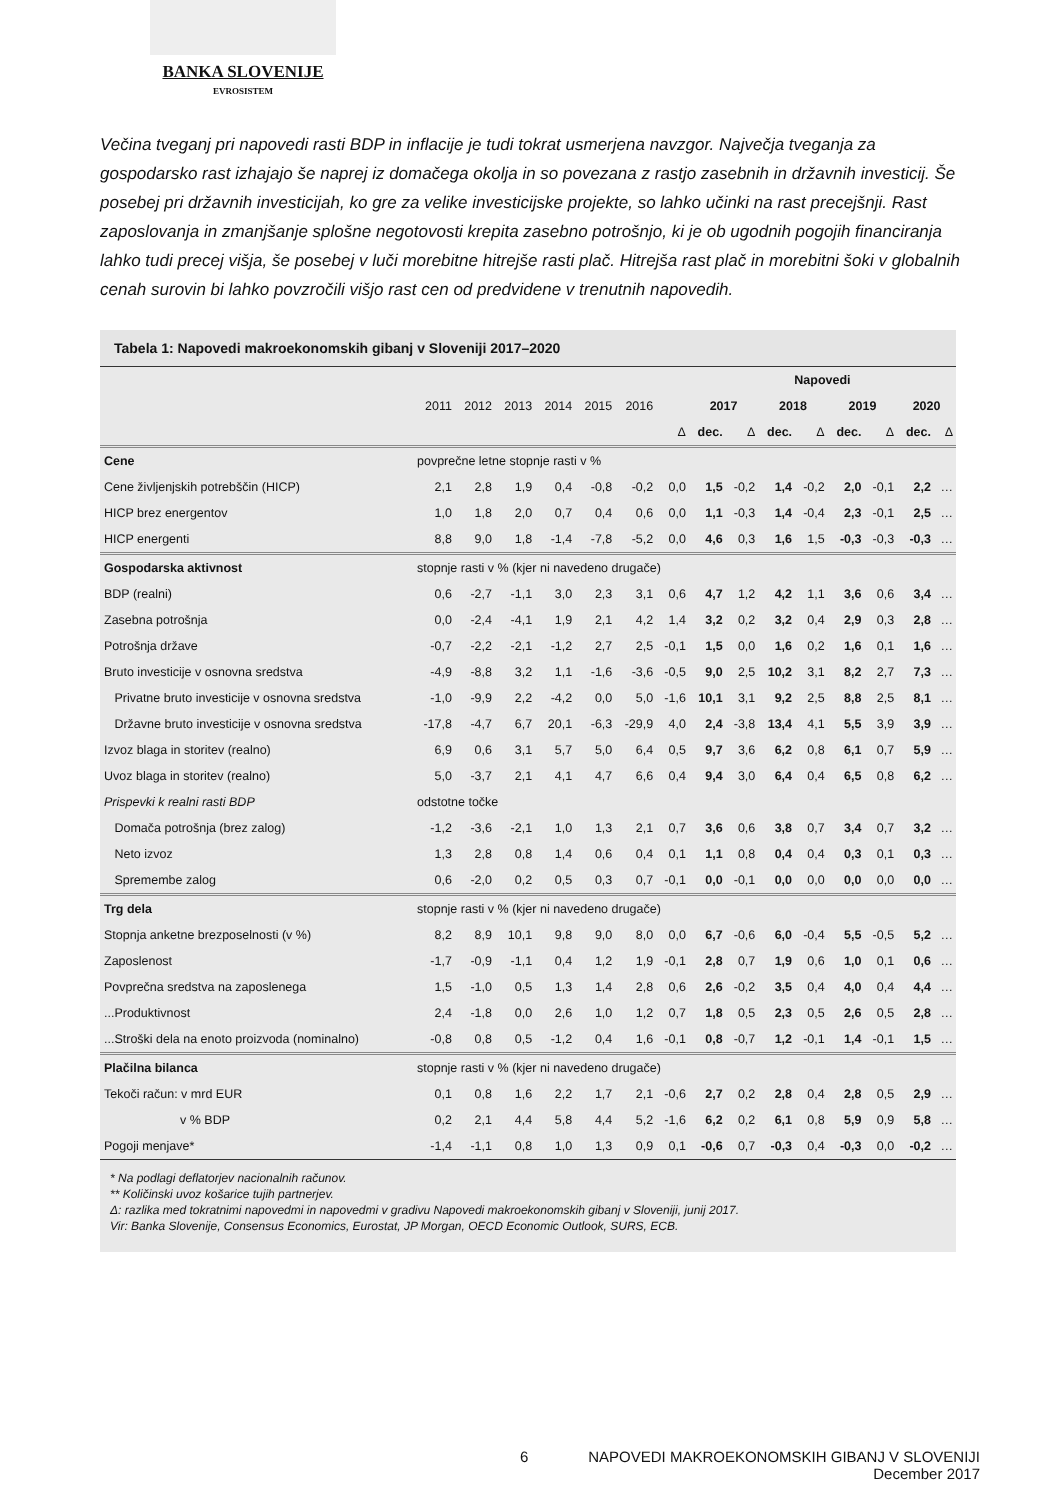BANKA SLOVENIJE
EVROSISTEM
Večina tveganj pri napovedi rasti BDP in inflacije je tudi tokrat usmerjena navzgor. Največja tveganja za gospodarsko rast izhajajo še naprej iz domačega okolja in so povezana z rastjo zasebnih in državnih investicij. Še posebej pri državnih investicijah, ko gre za velike investicijske projekte, so lahko učinki na rast precejšnji. Rast zaposlovanja in zmanjšanje splošne negotovosti krepita zasebno potrošnjo, ki je ob ugodnih pogojih financiranja lahko tudi precej višja, še posebej v luči morebitne hitrejše rasti plač. Hitrejša rast plač in morebitni šoki v globalnih cenah surovin bi lahko povzročili višjo rast cen od predvidene v trenutnih napovedih.
Tabela 1: Napovedi makroekonomskih gibanj v Sloveniji 2017–2020
| | | | | | | | | Napovedi | | | | | | | |
| --- | --- | --- | --- | --- | --- | --- | --- | --- | --- | --- | --- | --- | --- | --- | --- |
| | 2011 | 2012 | 2013 | 2014 | 2015 | 2016 | | 2017 | | 2018 | | 2019 | | 2020 | |
| | | | | | | | Δ | dec. | Δ | dec. | Δ | dec. | Δ | dec. | Δ |
| Cene | povprečne letne stopnje rasti v % | | | | | | | | | | | | | | |
| Cene življenjskih potrebščin (HICP) | 2,1 | 2,8 | 1,9 | 0,4 | -0,8 | -0,2 | 0,0 | 1,5 | -0,2 | 1,4 | -0,2 | 2,0 | -0,1 | 2,2 | … |
| HICP brez energentov | 1,0 | 1,8 | 2,0 | 0,7 | 0,4 | 0,6 | 0,0 | 1,1 | -0,3 | 1,4 | -0,4 | 2,3 | -0,1 | 2,5 | … |
| HICP energenti | 8,8 | 9,0 | 1,8 | -1,4 | -7,8 | -5,2 | 0,0 | 4,6 | 0,3 | 1,6 | 1,5 | -0,3 | -0,3 | -0,3 | … |
| Gospodarska aktivnost | stopnje rasti v % (kjer ni navedeno drugače) | | | | | | | | | | | | | | |
| BDP (realni) | 0,6 | -2,7 | -1,1 | 3,0 | 2,3 | 3,1 | 0,6 | 4,7 | 1,2 | 4,2 | 1,1 | 3,6 | 0,6 | 3,4 | … |
| Zasebna potrošnja | 0,0 | -2,4 | -4,1 | 1,9 | 2,1 | 4,2 | 1,4 | 3,2 | 0,2 | 3,2 | 0,4 | 2,9 | 0,3 | 2,8 | … |
| Potrošnja države | -0,7 | -2,2 | -2,1 | -1,2 | 2,7 | 2,5 | -0,1 | 1,5 | 0,0 | 1,6 | 0,2 | 1,6 | 0,1 | 1,6 | … |
| Bruto investicije v osnovna sredstva | -4,9 | -8,8 | 3,2 | 1,1 | -1,6 | -3,6 | -0,5 | 9,0 | 2,5 | 10,2 | 3,1 | 8,2 | 2,7 | 7,3 | … |
| Privatne bruto investicije v osnovna sredstva | -1,0 | -9,9 | 2,2 | -4,2 | 0,0 | 5,0 | -1,6 | 10,1 | 3,1 | 9,2 | 2,5 | 8,8 | 2,5 | 8,1 | … |
| Državne bruto investicije v osnovna sredstva | -17,8 | -4,7 | 6,7 | 20,1 | -6,3 | -29,9 | 4,0 | 2,4 | -3,8 | 13,4 | 4,1 | 5,5 | 3,9 | 3,9 | … |
| Izvoz blaga in storitev (realno) | 6,9 | 0,6 | 3,1 | 5,7 | 5,0 | 6,4 | 0,5 | 9,7 | 3,6 | 6,2 | 0,8 | 6,1 | 0,7 | 5,9 | … |
| Uvoz blaga in storitev (realno) | 5,0 | -3,7 | 2,1 | 4,1 | 4,7 | 6,6 | 0,4 | 9,4 | 3,0 | 6,4 | 0,4 | 6,5 | 0,8 | 6,2 | … |
| Prispevki k realni rasti BDP | odstotne točke | | | | | | | | | | | | | | |
| Domača potrošnja (brez zalog) | -1,2 | -3,6 | -2,1 | 1,0 | 1,3 | 2,1 | 0,7 | 3,6 | 0,6 | 3,8 | 0,7 | 3,4 | 0,7 | 3,2 | … |
| Neto izvoz | 1,3 | 2,8 | 0,8 | 1,4 | 0,6 | 0,4 | 0,1 | 1,1 | 0,8 | 0,4 | 0,4 | 0,3 | 0,1 | 0,3 | … |
| Spremembe zalog | 0,6 | -2,0 | 0,2 | 0,5 | 0,3 | 0,7 | -0,1 | 0,0 | -0,1 | 0,0 | 0,0 | 0,0 | 0,0 | 0,0 | … |
| Trg dela | stopnje rasti v % (kjer ni navedeno drugače) | | | | | | | | | | | | | | |
| Stopnja anketne brezposelnosti (v %) | 8,2 | 8,9 | 10,1 | 9,8 | 9,0 | 8,0 | 0,0 | 6,7 | -0,6 | 6,0 | -0,4 | 5,5 | -0,5 | 5,2 | … |
| Zaposlenost | -1,7 | -0,9 | -1,1 | 0,4 | 1,2 | 1,9 | -0,1 | 2,8 | 0,7 | 1,9 | 0,6 | 1,0 | 0,1 | 0,6 | … |
| Povprečna sredstva na zaposlenega | 1,5 | -1,0 | 0,5 | 1,3 | 1,4 | 2,8 | 0,6 | 2,6 | -0,2 | 3,5 | 0,4 | 4,0 | 0,4 | 4,4 | … |
| ...Produktivnost | 2,4 | -1,8 | 0,0 | 2,6 | 1,0 | 1,2 | 0,7 | 1,8 | 0,5 | 2,3 | 0,5 | 2,6 | 0,5 | 2,8 | … |
| ...Stroški dela na enoto proizvoda (nominalno) | -0,8 | 0,8 | 0,5 | -1,2 | 0,4 | 1,6 | -0,1 | 0,8 | -0,7 | 1,2 | -0,1 | 1,4 | -0,1 | 1,5 | … |
| Plačilna bilanca | stopnje rasti v % (kjer ni navedeno drugače) | | | | | | | | | | | | | | |
| Tekoči račun: v mrd EUR | 0,1 | 0,8 | 1,6 | 2,2 | 1,7 | 2,1 | -0,6 | 2,7 | 0,2 | 2,8 | 0,4 | 2,8 | 0,5 | 2,9 | … |
| v % BDP | 0,2 | 2,1 | 4,4 | 5,8 | 4,4 | 5,2 | -1,6 | 6,2 | 0,2 | 6,1 | 0,8 | 5,9 | 0,9 | 5,8 | … |
| Pogoji menjave* | -1,4 | -1,1 | 0,8 | 1,0 | 1,3 | 0,9 | 0,1 | -0,6 | 0,7 | -0,3 | 0,4 | -0,3 | 0,0 | -0,2 | … |
* Na podlagi deflatorjev nacionalnih računov.
** Količinski uvoz košarice tujih partnerjev.
Δ: razlika med tokratnimi napovedmi in napovedmi v gradivu Napovedi makroekonomskih gibanj v Sloveniji, junij 2017.
Vir: Banka Slovenije, Consensus Economics, Eurostat, JP Morgan, OECD Economic Outlook, SURS, ECB.
6 NAPOVEDI MAKROEKONOMSKIH GIBANJ V SLOVENIJI
December 2017